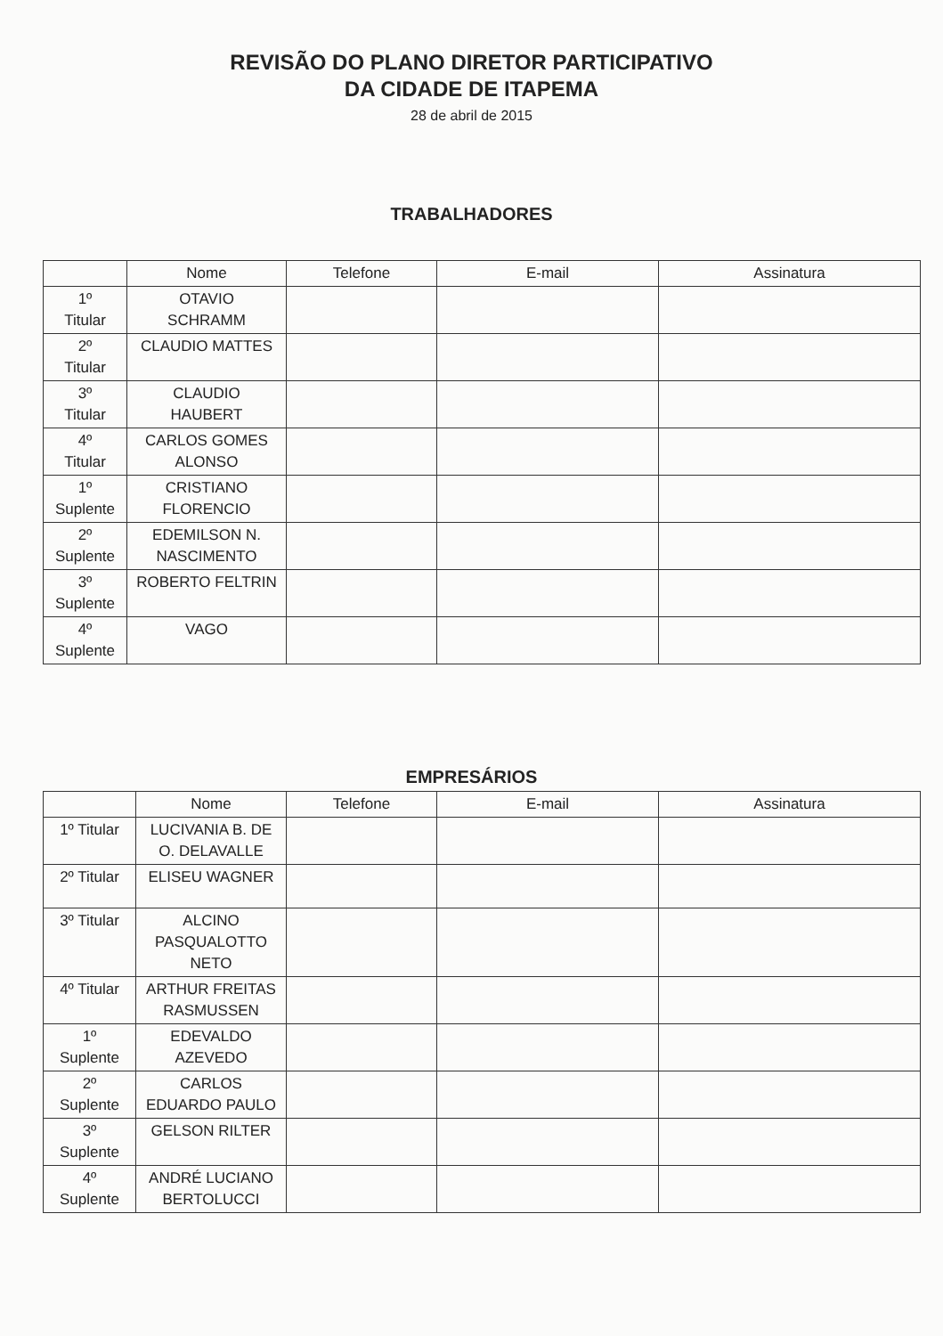REVISÃO DO PLANO DIRETOR PARTICIPATIVO
DA CIDADE DE ITAPEMA
28 de abril de 2015
TRABALHADORES
| | Nome | Telefone | E-mail | Assinatura |
| --- | --- | --- | --- | --- |
| 1º Titular | OTAVIO SCHRAMM | | | |
| 2º Titular | CLAUDIO MATTES | | | |
| 3º Titular | CLAUDIO HAUBERT | | | |
| 4º Titular | CARLOS GOMES ALONSO | | | |
| 1º Suplente | CRISTIANO FLORENCIO | | | |
| 2º Suplente | EDEMILSON N. NASCIMENTO | | | |
| 3º Suplente | ROBERTO FELTRIN | | | |
| 4º Suplente | VAGO | | | |
EMPRESÁRIOS
| | Nome | Telefone | E-mail | Assinatura |
| --- | --- | --- | --- | --- |
| 1º Titular | LUCIVANIA B. DE O. DELAVALLE | | | |
| 2º Titular | ELISEU WAGNER | | | |
| 3º Titular | ALCINO PASQUALOTTO NETO | | | |
| 4º Titular | ARTHUR FREITAS RASMUSSEN | | | |
| 1º Suplente | EDEVALDO AZEVEDO | | | |
| 2º Suplente | CARLOS EDUARDO PAULO | | | |
| 3º Suplente | GELSON RILTER | | | |
| 4º Suplente | ANDRÉ LUCIANO BERTOLUCCI | | | |